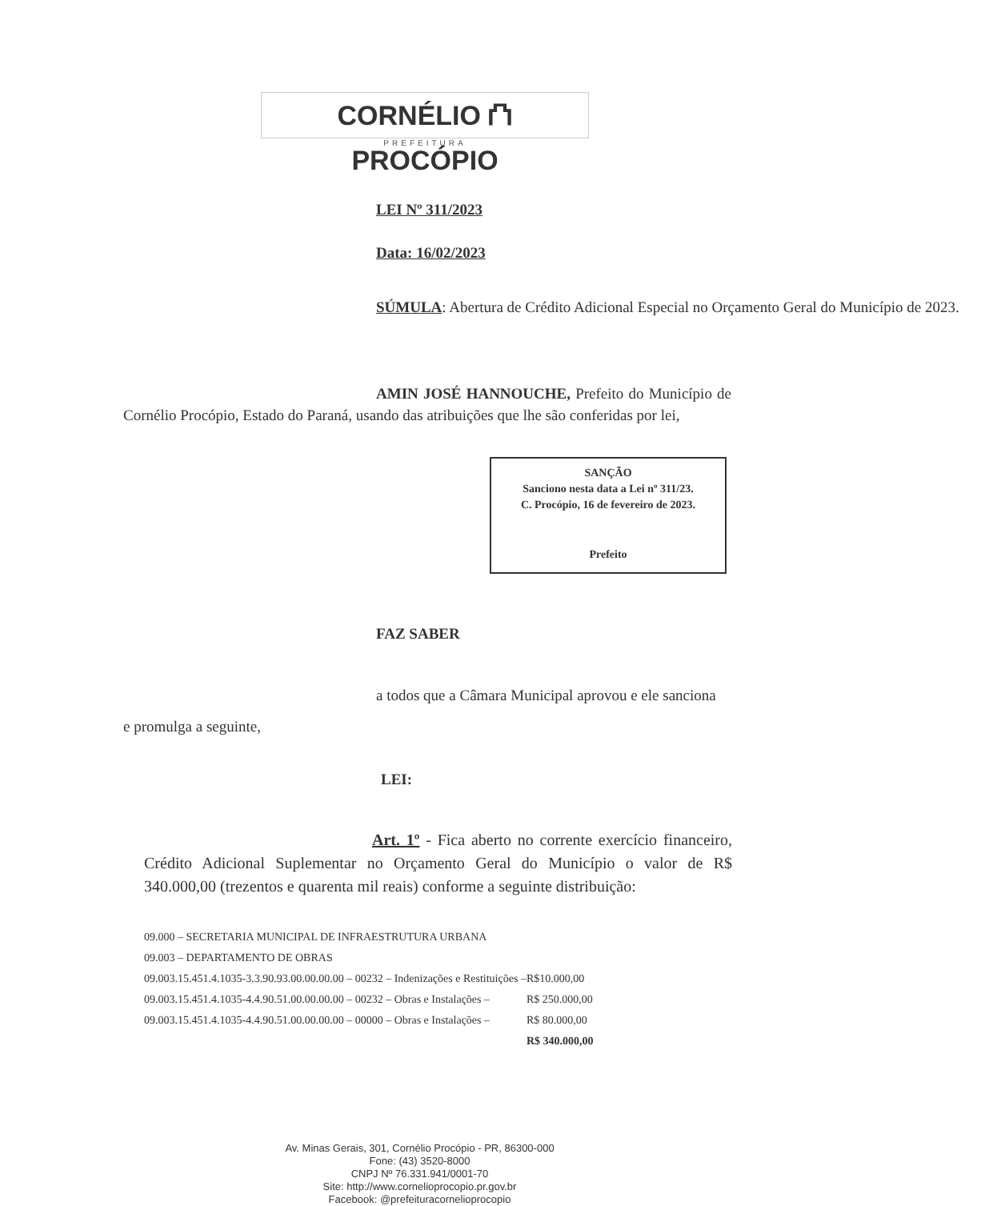CORNÉLIO ⛫ PROCÓPIO
PREFEITURA
LEI Nº 311/2023
Data: 16/02/2023
SÚMULA: Abertura de Crédito Adicional Especial no Orçamento Geral do Município de 2023.
AMIN JOSÉ HANNOUCHE, Prefeito do Município de Cornélio Procópio, Estado do Paraná, usando das atribuições que lhe são conferidas por lei,
SANÇÃO
Sanciono nesta data a Lei nº 311/23.
C. Procópio, 16 de fevereiro de 2023.
Prefeito
FAZ SABER
a todos que a Câmara Municipal aprovou e ele sanciona
e promulga a seguinte,
LEI:
Art. 1º - Fica aberto no corrente exercício financeiro, Crédito Adicional Suplementar no Orçamento Geral do Município o valor de R$ 340.000,00 (trezentos e quarenta mil reais) conforme a seguinte distribuição:
| 09.000 – SECRETARIA MUNICIPAL DE INFRAESTRUTURA URBANA | |
| 09.003 – DEPARTAMENTO DE OBRAS | |
| 09.003.15.451.4.1035-3.3.90.93.00.00.00.00 – 00232 – Indenizações e Restituições – | R$10.000,00 |
| 09.003.15.451.4.1035-4.4.90.51.00.00.00.00 – 00232 – Obras e Instalações – | R$ 250.000,00 |
| 09.003.15.451.4.1035-4.4.90.51.00.00.00.00 – 00000 – Obras e Instalações – | R$ 80.000,00 |
| | R$ 340.000,00 |
Av. Minas Gerais, 301, Cornélio Procópio - PR, 86300-000
Fone: (43) 3520-8000
CNPJ Nº 76.331.941/0001-70
Site: http://www.cornelioprocopio.pr.gov.br
Facebook: @prefeituracornelioprocopio